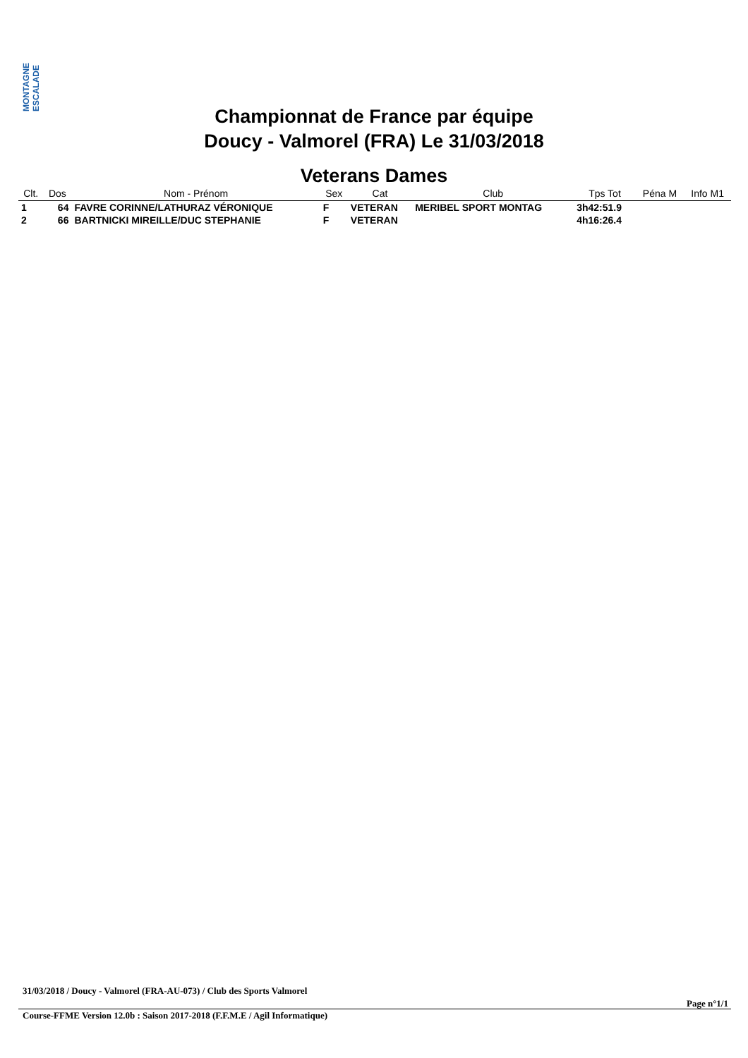MONTAGNE ESCALADE
Championnat de France par équipe
Doucy - Valmorel (FRA) Le 31/03/2018
Veterans Dames
| Clt. | Dos | Nom - Prénom | Sex | Cat | Club | Tps Tot | Péna M | Info M1 |
| --- | --- | --- | --- | --- | --- | --- | --- | --- |
| 1 | 64 | FAVRE CORINNE/LATHURAZ VÉRONIQUE | F | VETERAN | MERIBEL SPORT MONTAG | 3h42:51.9 | | |
| 2 | 66 | BARTNICKI MIREILLE/DUC STEPHANIE | F | VETERAN | | 4h16:26.4 | | |
31/03/2018 / Doucy - Valmorel (FRA-AU-073) / Club des Sports Valmorel
Page n°1/1
Course-FFME Version 12.0b : Saison 2017-2018 (F.F.M.E / Agil Informatique)